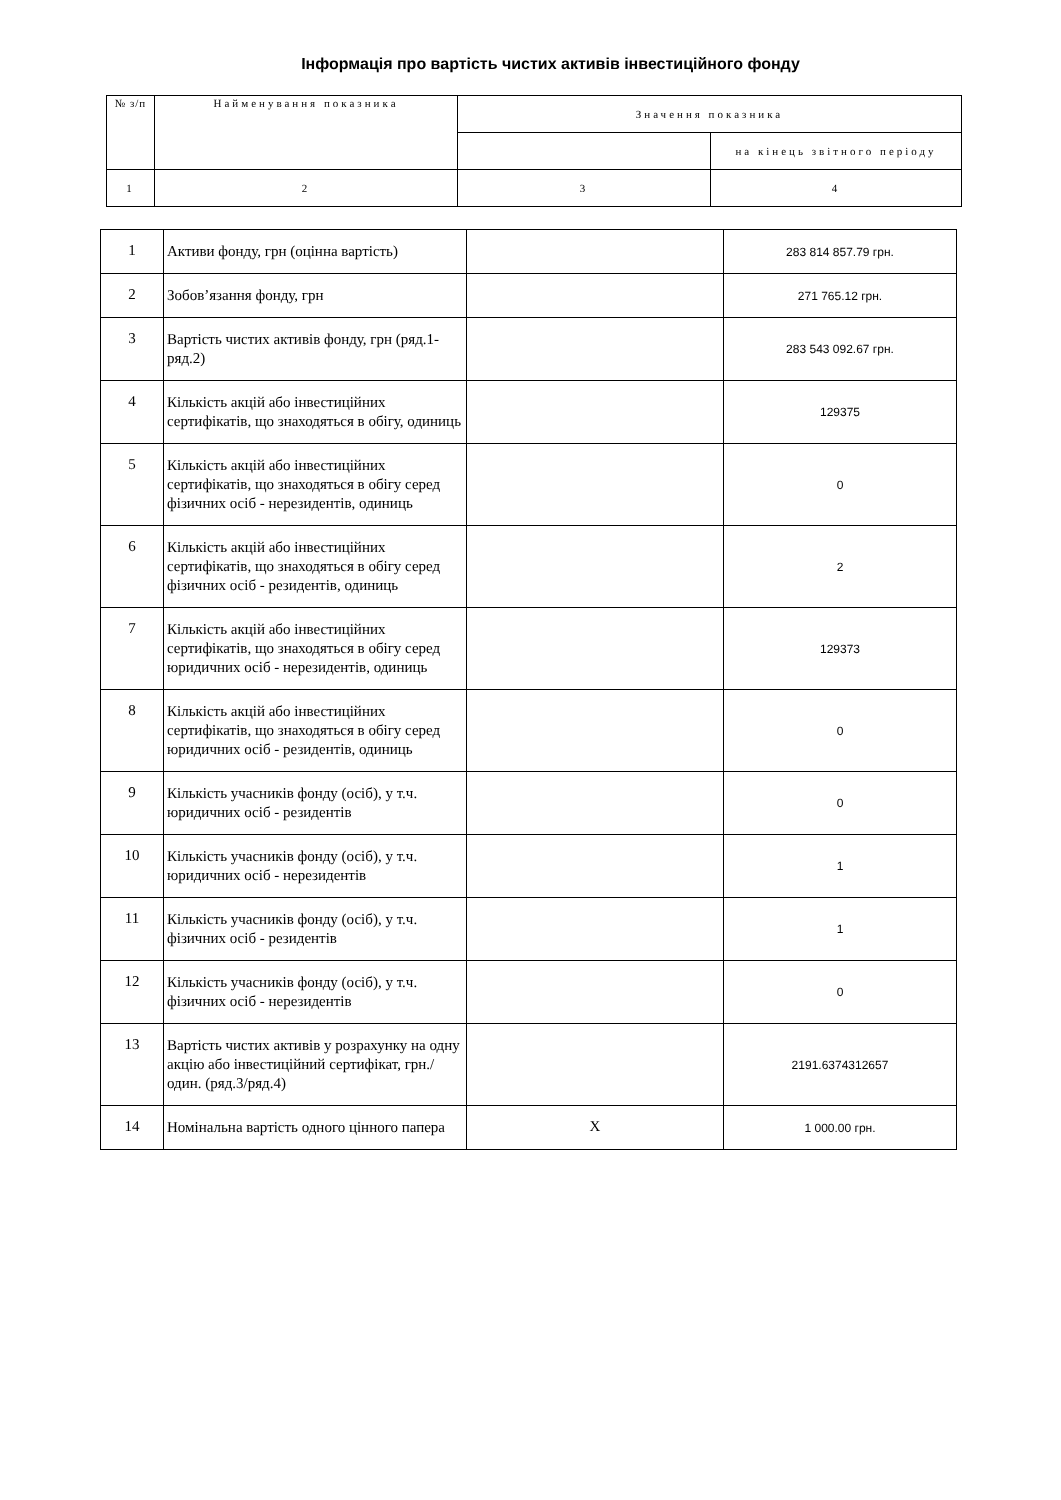Інформація про вартість чистих активів інвестиційного фонду
| № з/п | Найменування показника | Значення показника | |
| | | | на кінець звітного періоду |
| 1 | 2 | 3 | 4 |
| 1 | Активи фонду, грн (оцінна вартість) | | 283 814 857.79 грн. |
| 2 | Зобов’язання фонду, грн | | 271 765.12 грн. |
| 3 | Вартість чистих активів фонду, грн (ряд.1- ряд.2) | | 283 543 092.67 грн. |
| 4 | Кількість акцій або інвестиційних сертифікатів, що знаходяться в обігу, одиниць | | 129375 |
| 5 | Кількість акцій або інвестиційних сертифікатів, що знаходяться в обігу серед фізичних осіб - нерезидентів, одиниць | | 0 |
| 6 | Кількість акцій або інвестиційних сертифікатів, що знаходяться в обігу серед фізичних осіб - резидентів, одиниць | | 2 |
| 7 | Кількість акцій або інвестиційних сертифікатів, що знаходяться в обігу серед юридичних осіб - нерезидентів, одиниць | | 129373 |
| 8 | Кількість акцій або інвестиційних сертифікатів, що знаходяться в обігу серед юридичних осіб - резидентів, одиниць | | 0 |
| 9 | Кількість учасників фонду (осіб), у т.ч. юридичних осіб - резидентів | | 0 |
| 10 | Кількість учасників фонду (осіб), у т.ч. юридичних осіб - нерезидентів | | 1 |
| 11 | Кількість учасників фонду (осіб), у т.ч. фізичних осіб - резидентів | | 1 |
| 12 | Кількість учасників фонду (осіб), у т.ч. фізичних осіб - нерезидентів | | 0 |
| 13 | Вартість чистих активів у розрахунку на одну акцію або інвестиційний сертифікат, грн./один. (ряд.3/ряд.4) | | 2191.6374312657 |
| 14 | Номінальна вартість одного цінного папера | X | 1 000.00 грн. |